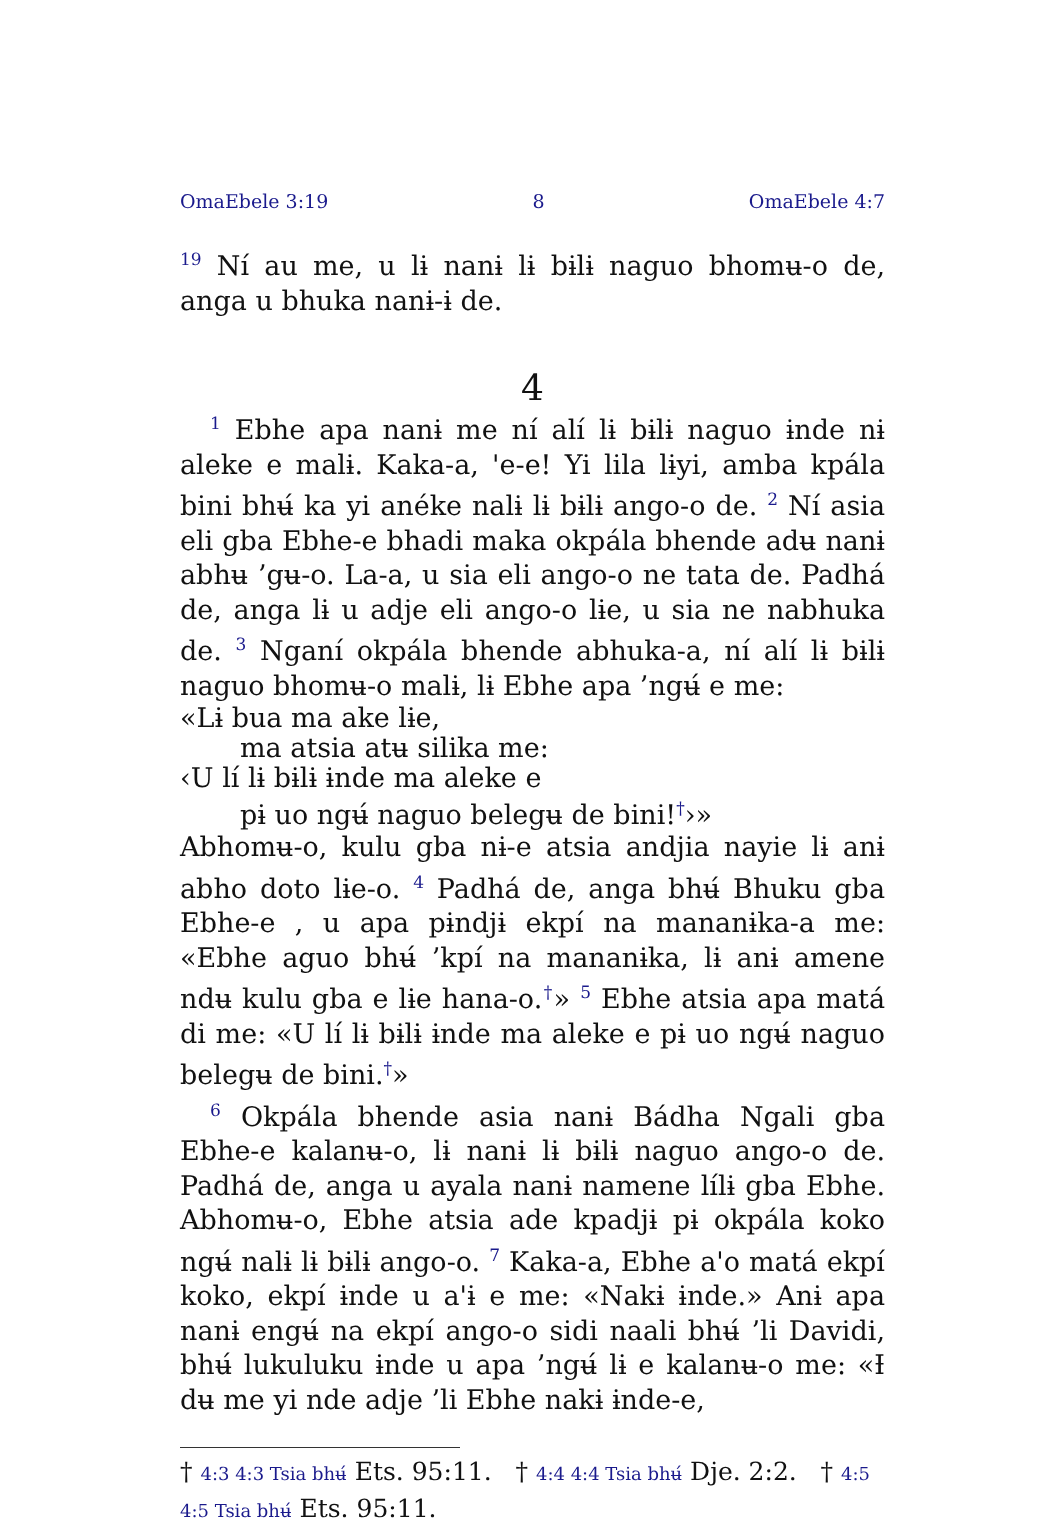OmaEbele 3:19 8 OmaEbele 4:7
<sup>19</sup> Ní au me, u lɨ nanɨ lɨ bɨlɨ naguo bhomʉ-o de, anga u bhuka nanɨ-ɨ de.
4
<sup>1</sup> Ebhe apa nanɨ me ní alí lɨ bɨlɨ naguo ɨnde nɨ aleke e malɨ. Kaka-a, 'e-e! Yi lila lɨyi, amba kpála bini bhʉ́ ka yi anéke nalɨ lɨ bɨlɨ ango-o de. <sup>2</sup> Ní asia eli gba Ebhe-e bhadi maka okpála bhende adʉ nanɨ abhʉ ’gʉ-o. La-a, u sia eli ango-o ne tata de. Padhá de, anga lɨ u adje eli ango-o lɨe, u sia ne nabhuka de. <sup>3</sup> Nganí okpála bhende abhuka-a, ní alí lɨ bɨlɨ naguo bhomʉ-o malɨ, lɨ Ebhe apa ’ngʉ́ e me:
«Lɨ bua ma ake lɨe,
ma atsia atʉ silika me:
‹U lí lɨ bɨlɨ ɨnde ma aleke e
pɨ uo ngʉ́ naguo belegʉ de bini!<sup>†</sup>›»
Abhomʉ-o, kulu gba nɨ-e atsia andjia nayie lɨ anɨ abho doto lɨe-o. <sup>4</sup> Padhá de, anga bhʉ́ Bhuku gba Ebhe-e , u apa pɨndjɨ ekpí na mananɨka-a me: «Ebhe aguo bhʉ́ ’kpí na mananɨka, lɨ anɨ amene ndʉ kulu gba e lɨe hana-o.<sup>†</sup>» <sup>5</sup> Ebhe atsia apa matá di me: «U lí lɨ bɨlɨ ɨnde ma aleke e pɨ uo ngʉ́ naguo belegʉ de bini.<sup>†</sup>»
<sup>6</sup> Okpála bhende asia nanɨ Bádha Ngali gba Ebhe-e kalanʉ-o, lɨ nanɨ lɨ bɨlɨ naguo ango-o de. Padhá de, anga u ayala nanɨ namene lílɨ gba Ebhe. Abhomʉ-o, Ebhe atsia ade kpadjɨ pɨ okpála koko ngʉ́ nalɨ lɨ bɨlɨ ango-o. <sup>7</sup> Kaka-a, Ebhe a'o matá ekpí koko, ekpí ɨnde u a'ɨ e me: «Nakɨ ɨnde.» Anɨ apa nanɨ engʉ́ na ekpí ango-o sidi naali bhʉ́ ’li Davidi, bhʉ́ lukuluku ɨnde u apa ’ngʉ́ lɨ e kalanʉ-o me: «Ɨ dʉ me yi nde adje ’li Ebhe nakɨ ɨnde-e,
† 4:3 4:3 Tsia bhʉ́ Ets. 95:11. † 4:4 4:4 Tsia bhʉ́ Dje. 2:2. † 4:5 4:5 Tsia bhʉ́ Ets. 95:11.